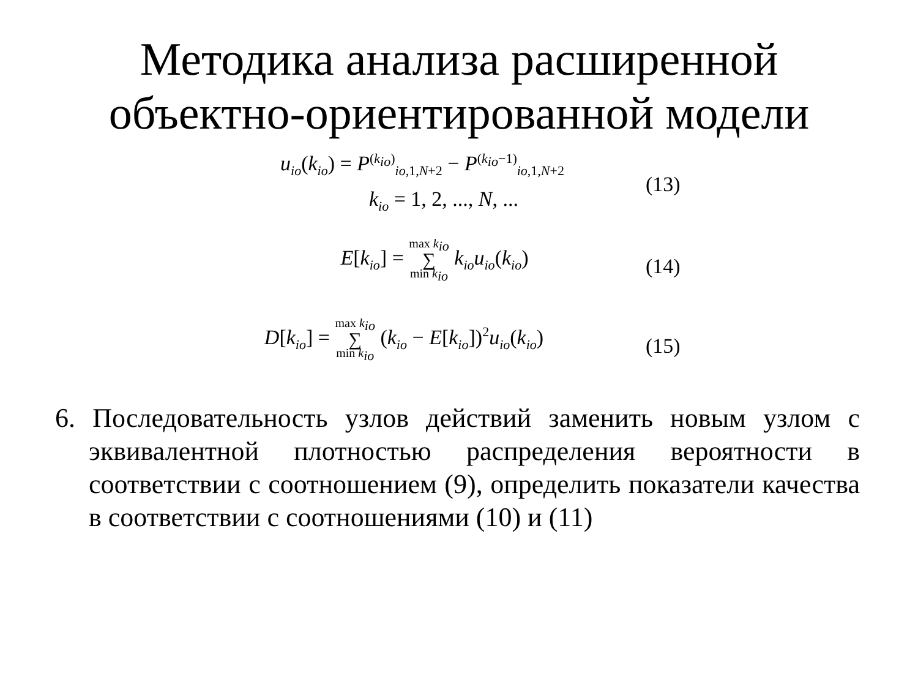Методика анализа расширенной
объектно-ориентированной модели
u<sub>io</sub>(k<sub>io</sub>) = P<sup>(k<sub>io</sub>)</sup><sub>io,1,N+2</sub> − P<sup>(k<sub>io</sub>−1)</sup><sub>io,1,N+2</sub>
(13)
k<sub>io</sub> = 1, 2, ..., N, ...
E[k<sub>io</sub>] = max k<sub>io</sub> ∑ min k<sub>io</sub> k<sub>io</sub>u<sub>io</sub>(k<sub>io</sub>)
(14)
D[k<sub>io</sub>] = max k<sub>io</sub> ∑ min k<sub>io</sub> (k<sub>io</sub> − E[k<sub>io</sub>])<sup>2</sup>u<sub>io</sub>(k<sub>io</sub>)
(15)
6. Последовательность узлов действий заменить новым узлом с эквивалентной плотностью распределения вероятности в соответствии с соотношением (9), определить показатели качества в соответствии с соотношениями (10) и (11)